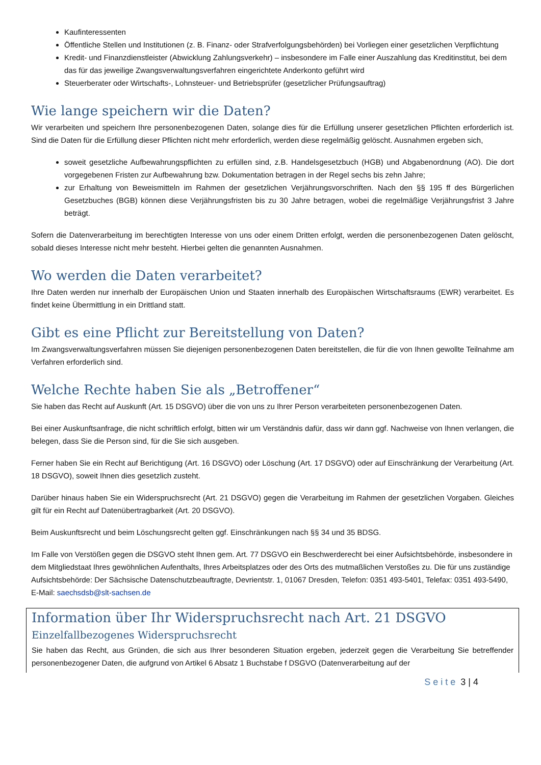Kaufinteressenten
Öffentliche Stellen und Institutionen (z. B. Finanz- oder Strafverfolgungsbehörden) bei Vorliegen einer gesetzlichen Verpflichtung
Kredit- und Finanzdienstleister (Abwicklung Zahlungsverkehr) – insbesondere im Falle einer Auszahlung das Kreditinstitut, bei dem das für das jeweilige Zwangsverwaltungsverfahren eingerichtete Anderkonto geführt wird
Steuerberater oder Wirtschafts-, Lohnsteuer- und Betriebsprüfer (gesetzlicher Prüfungsauftrag)
Wie lange speichern wir die Daten?
Wir verarbeiten und speichern Ihre personenbezogenen Daten, solange dies für die Erfüllung unserer gesetzlichen Pflichten erforderlich ist. Sind die Daten für die Erfüllung dieser Pflichten nicht mehr erforderlich, werden diese regelmäßig gelöscht. Ausnahmen ergeben sich,
soweit gesetzliche Aufbewahrungspflichten zu erfüllen sind, z.B. Handelsgesetzbuch (HGB) und Abgabenordnung (AO). Die dort vorgegebenen Fristen zur Aufbewahrung bzw. Dokumentation betragen in der Regel sechs bis zehn Jahre;
zur Erhaltung von Beweismitteln im Rahmen der gesetzlichen Verjährungsvorschriften. Nach den §§ 195 ff des Bürgerlichen Gesetzbuches (BGB) können diese Verjährungsfristen bis zu 30 Jahre betragen, wobei die regelmäßige Verjährungsfrist 3 Jahre beträgt.
Sofern die Datenverarbeitung im berechtigten Interesse von uns oder einem Dritten erfolgt, werden die personenbezogenen Daten gelöscht, sobald dieses Interesse nicht mehr besteht. Hierbei gelten die genannten Ausnahmen.
Wo werden die Daten verarbeitet?
Ihre Daten werden nur innerhalb der Europäischen Union und Staaten innerhalb des Europäischen Wirtschaftsraums (EWR) verarbeitet. Es findet keine Übermittlung in ein Drittland statt.
Gibt es eine Pflicht zur Bereitstellung von Daten?
Im Zwangsverwaltungsverfahren müssen Sie diejenigen personenbezogenen Daten bereitstellen, die für die von Ihnen gewollte Teilnahme am Verfahren erforderlich sind.
Welche Rechte haben Sie als „Betroffener“
Sie haben das Recht auf Auskunft (Art. 15 DSGVO) über die von uns zu Ihrer Person verarbeiteten personenbezogenen Daten.
Bei einer Auskunftsanfrage, die nicht schriftlich erfolgt, bitten wir um Verständnis dafür, dass wir dann ggf. Nachweise von Ihnen verlangen, die belegen, dass Sie die Person sind, für die Sie sich ausgeben.
Ferner haben Sie ein Recht auf Berichtigung (Art. 16 DSGVO) oder Löschung (Art. 17 DSGVO) oder auf Einschränkung der Verarbeitung (Art. 18 DSGVO), soweit Ihnen dies gesetzlich zusteht.
Darüber hinaus haben Sie ein Widerspruchsrecht (Art. 21 DSGVO) gegen die Verarbeitung im Rahmen der gesetzlichen Vorgaben. Gleiches gilt für ein Recht auf Datenübertragbarkeit (Art. 20 DSGVO).
Beim Auskunftsrecht und beim Löschungsrecht gelten ggf. Einschränkungen nach §§ 34 und 35 BDSG.
Im Falle von Verstößen gegen die DSGVO steht Ihnen gem. Art. 77 DSGVO ein Beschwerderecht bei einer Aufsichtsbehörde, insbesondere in dem Mitgliedstaat Ihres gewöhnlichen Aufenthalts, Ihres Arbeitsplatzes oder des Orts des mutmaßlichen Verstoßes zu. Die für uns zuständige Aufsichtsbehörde: Der Sächsische Datenschutzbeauftragte, Devrientstr. 1, 01067 Dresden, Telefon: 0351 493-5401, Telefax: 0351 493-5490, E-Mail: saechsdsb@slt-sachsen.de
Information über Ihr Widerspruchsrecht nach Art. 21 DSGVO
Einzelfallbezogenes Widerspruchsrecht
Sie haben das Recht, aus Gründen, die sich aus Ihrer besonderen Situation ergeben, jederzeit gegen die Verarbeitung Sie betreffender personenbezogener Daten, die aufgrund von Artikel 6 Absatz 1 Buchstabe f DSGVO (Datenverarbeitung auf der
Seite 3 | 4